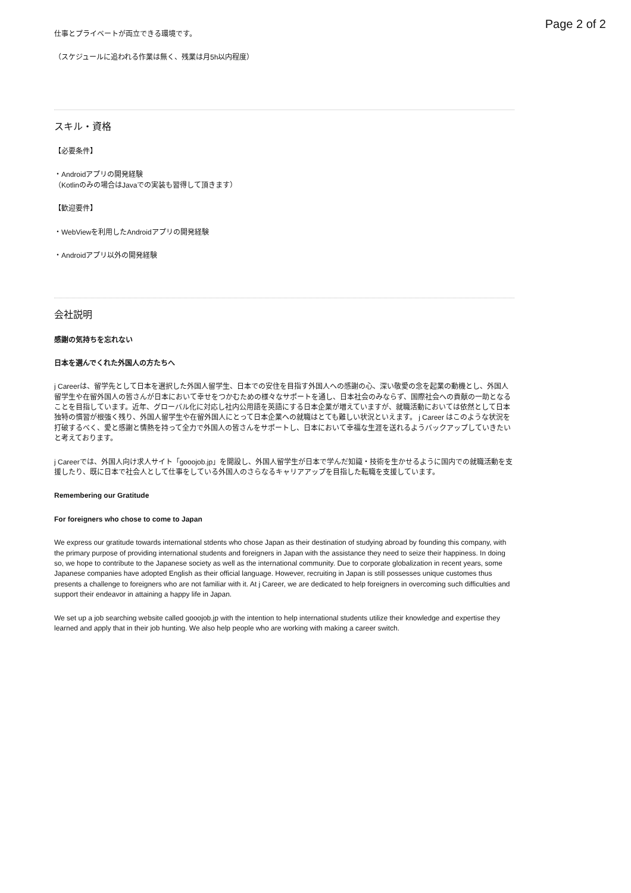Page 2 of 2
仕事とプライベートが両立できる環境です。
（スケジュールに追われる作業は無く、残業は月5h以内程度）
スキル・資格
【必要条件】
・Androidアプリの開発経験
（Kotlinのみの場合はJavaでの実装も習得して頂きます）
【歓迎要件】
・WebViewを利用したAndroidアプリの開発経験
・Androidアプリ以外の開発経験
会社説明
感謝の気持ちを忘れない
日本を選んでくれた外国人の方たちへ
j Careerは、留学先として日本を選択した外国人留学生、日本での安住を目指す外国人への感謝の心、深い敬愛の念を起業の動機とし、外国人留学生や在留外国人の皆さんが日本において幸せをつかむための様々なサポートを通し、日本社会のみならず、国際社会への貢献の一助となることを目指しています。近年、グローバル化に対応し社内公用語を英語にする日本企業が増えていますが、就職活動においては依然として日本独特の慣習が根強く残り、外国人留学生や在留外国人にとって日本企業への就職はとても難しい状況といえます。 j Career はこのような状況を打破するべく、愛と感謝と情熱を持って全力で外国人の皆さんをサポートし、日本において幸福な生涯を送れるようバックアップしていきたいと考えております。
j Careerでは、外国人向け求人サイト「gooojob.jp」を開設し、外国人留学生が日本で学んだ知識・技術を生かせるように国内での就職活動を支援したり、既に日本で社会人として仕事をしている外国人のさらなるキャリアアップを目指した転職を支援しています。
Remembering our Gratitude
For foreigners who chose to come to Japan
We express our gratitude towards international stdents who chose Japan as their destination of studying abroad by founding this company, with the primary purpose of providing international students and foreigners in Japan with the assistance they need to seize their happiness. In doing so, we hope to contribute to the Japanese society as well as the international community. Due to corporate globalization in recent years, some Japanese companies have adopted English as their official language. However, recruiting in Japan is still possesses unique customes thus presents a challenge to foreigners who are not familiar with it. At j Career, we are dedicated to help foreigners in overcoming such difficulties and support their endeavor in attaining a happy life in Japan.
We set up a job searching website called gooojob.jp with the intention to help international students utilize their knowledge and expertise they learned and apply that in their job hunting. We also help people who are working with making a career switch.